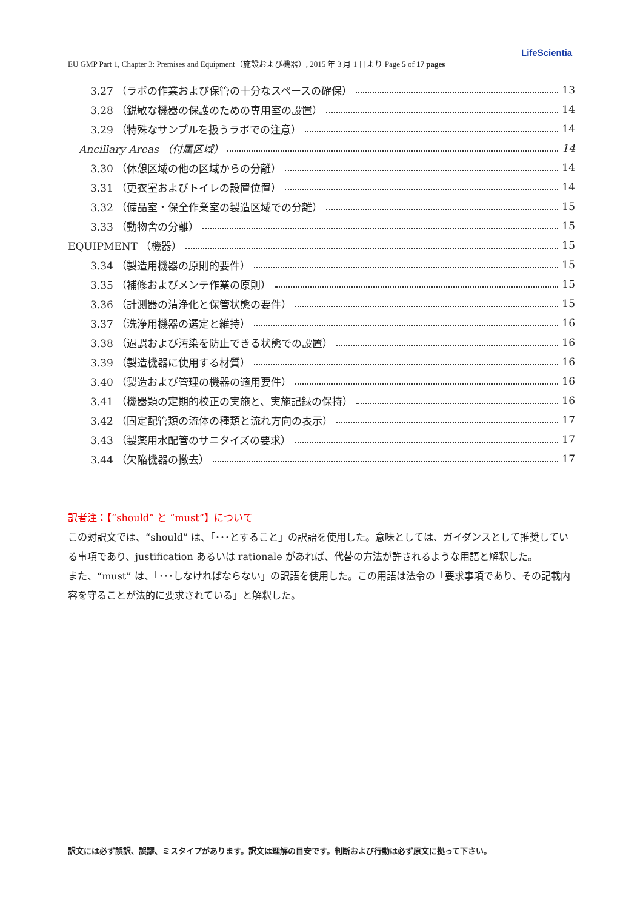LifeScientia
EU GMP Part 1, Chapter 3: Premises and Equipment（施設および機器）, 2015 年 3 月 1 日より Page 5 of 17 pages
3.27 （ラボの作業および保管の十分なスペースの確保） 13
3.28 （鋭敏な機器の保護のための専用室の設置） 14
3.29 （特殊なサンプルを扱うラボでの注意） 14
Ancillary Areas （付属区域） 14
3.30 （休憩区域の他の区域からの分離） 14
3.31 （更衣室およびトイレの設置位置） 14
3.32 （備品室・保全作業室の製造区域での分離） 15
3.33 （動物舎の分離） 15
EQUIPMENT （機器） 15
3.34 （製造用機器の原則的要件） 15
3.35 （補修およびメンテ作業の原則） 15
3.36 （計測器の清浄化と保管状態の要件） 15
3.37 （洗浄用機器の選定と維持） 16
3.38 （過誤および汚染を防止できる状態での設置） 16
3.39 （製造機器に使用する材質） 16
3.40 （製造および管理の機器の適用要件） 16
3.41 （機器類の定期的校正の実施と、実施記録の保持） 16
3.42 （固定配管類の流体の種類と流れ方向の表示） 17
3.43 （製薬用水配管のサニタイズの要求） 17
3.44 （欠陥機器の撤去） 17
訳者注：【“should” と “must”】について
この対訳文では、“should” は、「･･･とすること」の訳語を使用した。意味としては、ガイダンスとして推奨している事項であり、justification あるいは rationale があれば、代替の方法が許されるような用語と解釈した。
また、“must” は、「･･･しなければならない」の訳語を使用した。この用語は法令の「要求事項であり、その記載内容を守ることが法的に要求されている」と解釈した。
訳文には必ず誤訳、誤謬、ミスタイプがあります。訳文は理解の目安です。判断および行動は必ず原文に拠って下さい。